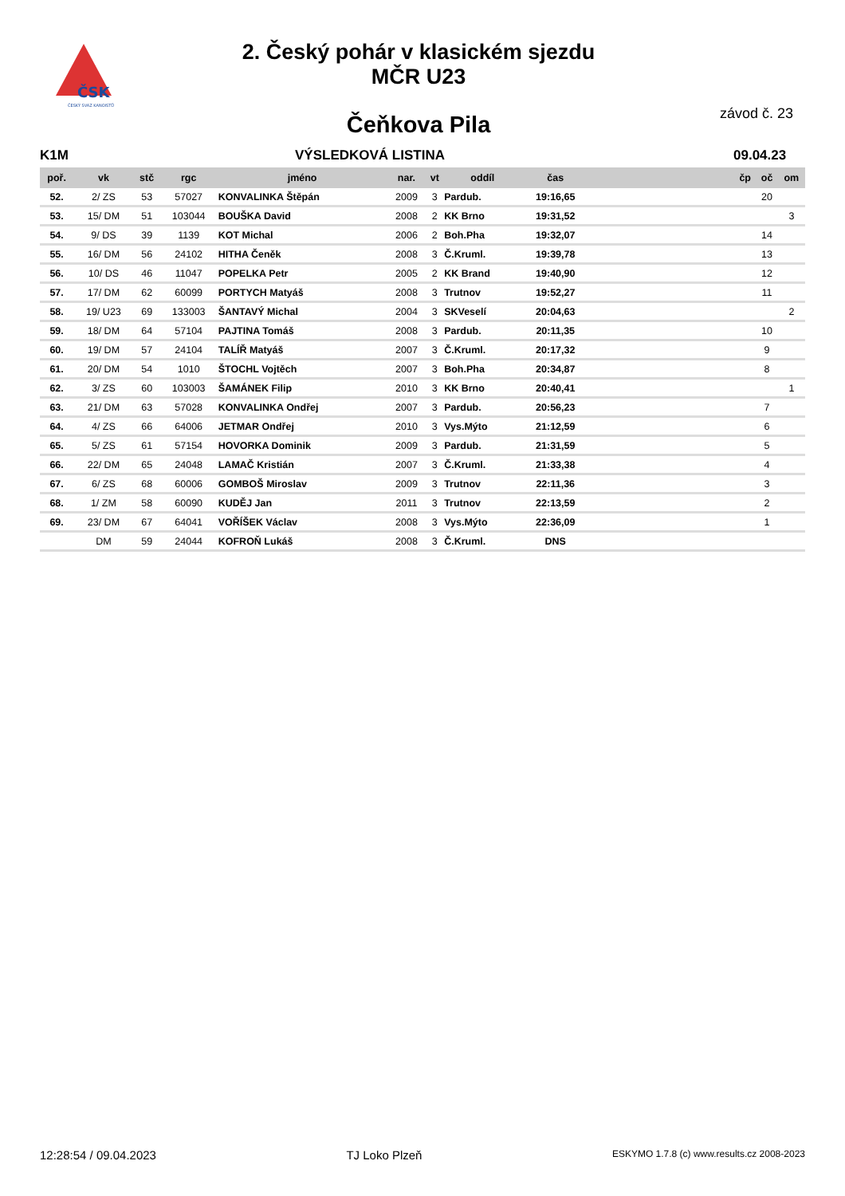ČSK
ČESKÝ SVAZ KANOISTŮ
2. Český pohár v klasickém sjezdu
MČR U23
závod č. 23 Čeňkova Pila
K1M VÝSLEDKOVÁ LISTINA 09.04.23
| poř. | vk | stč | rgc | jméno | nar. | vt | oddíl | čas | | čp | oč | om |
| --- | --- | --- | --- | --- | --- | --- | --- | --- | --- | --- | --- | --- |
| 52. | 2/ ZS | 53 | 57027 | KONVALINKA Štěpán | 2009 | 3 | Pardub. | 19:16,65 | | | 20 | |
| 53. | 15/ DM | 51 | 103044 | BOUŠKA David | 2008 | 2 | KK Brno | 19:31,52 | | | | 3 |
| 54. | 9/ DS | 39 | 1139 | KOT Michal | 2006 | 2 | Boh.Pha | 19:32,07 | | | 14 | |
| 55. | 16/ DM | 56 | 24102 | HITHA Čeněk | 2008 | 3 | Č.Kruml. | 19:39,78 | | | 13 | |
| 56. | 10/ DS | 46 | 11047 | POPELKA Petr | 2005 | 2 | KK Brand | 19:40,90 | | | 12 | |
| 57. | 17/ DM | 62 | 60099 | PORTYCH Matyáš | 2008 | 3 | Trutnov | 19:52,27 | | | 11 | |
| 58. | 19/ U23 | 69 | 133003 | ŠANTAVÝ Michal | 2004 | 3 | SKVeselí | 20:04,63 | | | | 2 |
| 59. | 18/ DM | 64 | 57104 | PAJTINA Tomáš | 2008 | 3 | Pardub. | 20:11,35 | | | 10 | |
| 60. | 19/ DM | 57 | 24104 | TALÍŘ Matyáš | 2007 | 3 | Č.Kruml. | 20:17,32 | | | 9 | |
| 61. | 20/ DM | 54 | 1010 | ŠTOCHL Vojtěch | 2007 | 3 | Boh.Pha | 20:34,87 | | | 8 | |
| 62. | 3/ ZS | 60 | 103003 | ŠAMÁNEK Filip | 2010 | 3 | KK Brno | 20:40,41 | | | | 1 |
| 63. | 21/ DM | 63 | 57028 | KONVALINKA Ondřej | 2007 | 3 | Pardub. | 20:56,23 | | | 7 | |
| 64. | 4/ ZS | 66 | 64006 | JETMAR Ondřej | 2010 | 3 | Vys.Mýto | 21:12,59 | | | 6 | |
| 65. | 5/ ZS | 61 | 57154 | HOVORKA Dominik | 2009 | 3 | Pardub. | 21:31,59 | | | 5 | |
| 66. | 22/ DM | 65 | 24048 | LAMAČ Kristián | 2007 | 3 | Č.Kruml. | 21:33,38 | | | 4 | |
| 67. | 6/ ZS | 68 | 60006 | GOMBOŠ Miroslav | 2009 | 3 | Trutnov | 22:11,36 | | | 3 | |
| 68. | 1/ ZM | 58 | 60090 | KUDĚJ Jan | 2011 | 3 | Trutnov | 22:13,59 | | | 2 | |
| 69. | 23/ DM | 67 | 64041 | VOŘÍŠEK Václav | 2008 | 3 | Vys.Mýto | 22:36,09 | | | 1 | |
| | DM | 59 | 24044 | KOFROŇ Lukáš | 2008 | 3 | Č.Kruml. | DNS | | | | |
12:28:54 / 09.04.2023 TJ Loko Plzeň ESKYMO 1.7.8 (c) www.results.cz 2008-2023